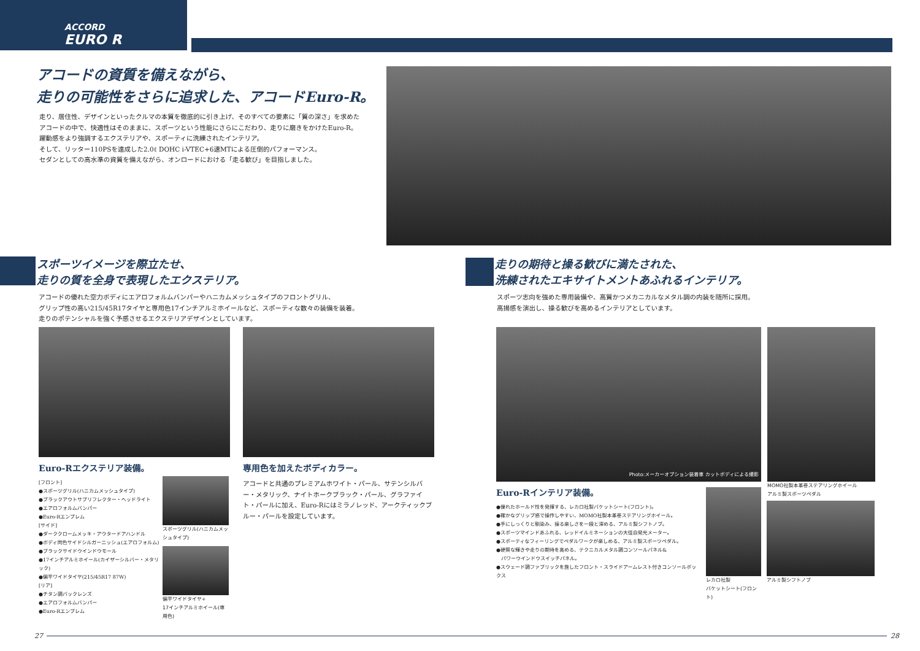ACCORD
EURO R
アコードの資質を備えながら、
走りの可能性をさらに追求した、アコードEuro-R。
走り、居住性、デザインといったクルマの本質を徹底的に引き上げ、そのすべての要素に「質の深さ」を求めた
アコードの中で、快適性はそのままに、スポーツという性能にさらにこだわり、走りに磨きをかけたEuro-R。
躍動感をより強調するエクステリアや、スポーティに洗練されたインテリア。
そして、リッター110PSを達成した2.0ℓ DOHC i-VTEC+6速MTによる圧倒的パフォーマンス。
セダンとしての高水準の資質を備えながら、オンロードにおける「走る歓び」を目指しました。
スポーツイメージを際立たせ、
走りの質を全身で表現したエクステリア。
アコードの優れた空力ボディにエアロフォルムバンパーやハニカムメッシュタイプのフロントグリル、
グリップ性の高い215/45R17タイヤと専用色17インチアルミホイールなど、スポーティな数々の装備を装着。
走りのポテンシャルを強く予感させるエクステリアデザインとしています。
Euro-Rエクステリア装備。
[フロント]
●スポーツグリル(ハニカムメッシュタイプ)
●ブラックアウトサブリフレクター・ヘッドライト
●エアロフォルムバンパー
●Euro-Rエンブレム
[サイド]
●ダーククロームメッキ・アウタードアハンドル
●ボディ同色サイドシルガーニッシュ(エアロフォルム)
●ブラックサイドウインドウモール
●17インチアルミホイール(カイザーシルバー・メタリック)
●偏平ワイドタイヤ(215/45R17 87W)
[リア]
●チタン調バックレンズ
●エアロフォルムバンパー
●Euro-Rエンブレム
スポーツグリル(ハニカムメッシュタイプ)
偏平ワイドタイヤ+
17インチアルミホイール(専用色)
専用色を加えたボディカラー。
アコードと共通のプレミアムホワイト・パール、サテンシルバー・メタリック、ナイトホークブラック・パール、グラファイト・パールに加え、Euro-Rにはミラノレッド、アークティックブルー・パールを設定しています。
走りの期待と操る歓びに満たされた、
洗練されたエキサイトメントあふれるインテリア。
スポーツ志向を強めた専用装備や、高質かつメカニカルなメタル調の内装を随所に採用。
高揚感を演出し、操る歓びを高めるインテリアとしています。
Photo:メーカーオプション装着車 カットボディによる撮影
MOMO社製本革巻ステアリングホイール
アルミ製スポーツペダル
Euro-Rインテリア装備。
●優れたホールド性を発揮する、レカロ社製バケットシート(フロント)。
●確かなグリップ感で操作しやすい、MOMO社製本革巻ステアリングホイール。
●手にしっくりと馴染み、操る楽しさを一段と深める、アルミ製シフトノブ。
●スポーツマインドあふれる、レッドイルミネーションの大径自発光メーター。
●スポーティなフィーリングでペダルワークが楽しめる、アルミ製スポーツペダル。
●硬質な輝きや走りの期待を高める、テクニカルメタル調コンソールパネル&
　パワーウインドウスイッチパネル。
●スウェード調ファブリックを施したフロント・スライドアームレスト付きコンソールボックス
レカロ社製
バケットシート(フロント)
アルミ製シフトノブ
27 28